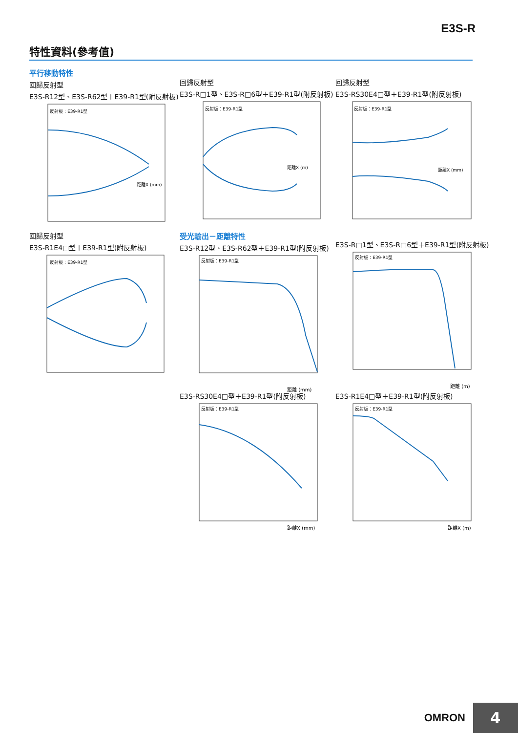E3S-R
特性資料(參考值)
平行移動特性
回歸反射型
E3S-R12型、E3S-R62型＋E39-R1型(附反射板)
反射板：E39-R1型
距離X (mm)
回歸反射型
E3S-R□1型、E3S-R□6型＋E39-R1型(附反射板)
反射板：E39-R1型
距離X (m)
回歸反射型
E3S-RS30E4□型＋E39-R1型(附反射板)
反射板：E39-R1型
距離X (mm)
回歸反射型
E3S-R1E4□型＋E39-R1型(附反射板)
反射板：E39-R1型
受光輸出－距離特性
E3S-R12型、E3S-R62型＋E39-R1型(附反射板)
反射板：E39-R1型
距離 (mm)
E3S-R□1型、E3S-R□6型＋E39-R1型(附反射板)
反射板：E39-R1型
距離 (m)
E3S-RS30E4□型＋E39-R1型(附反射板)
反射板：E39-R1型
距離X (mm)
E3S-R1E4□型＋E39-R1型(附反射板)
反射板：E39-R1型
距離X (m)
OMRON 4